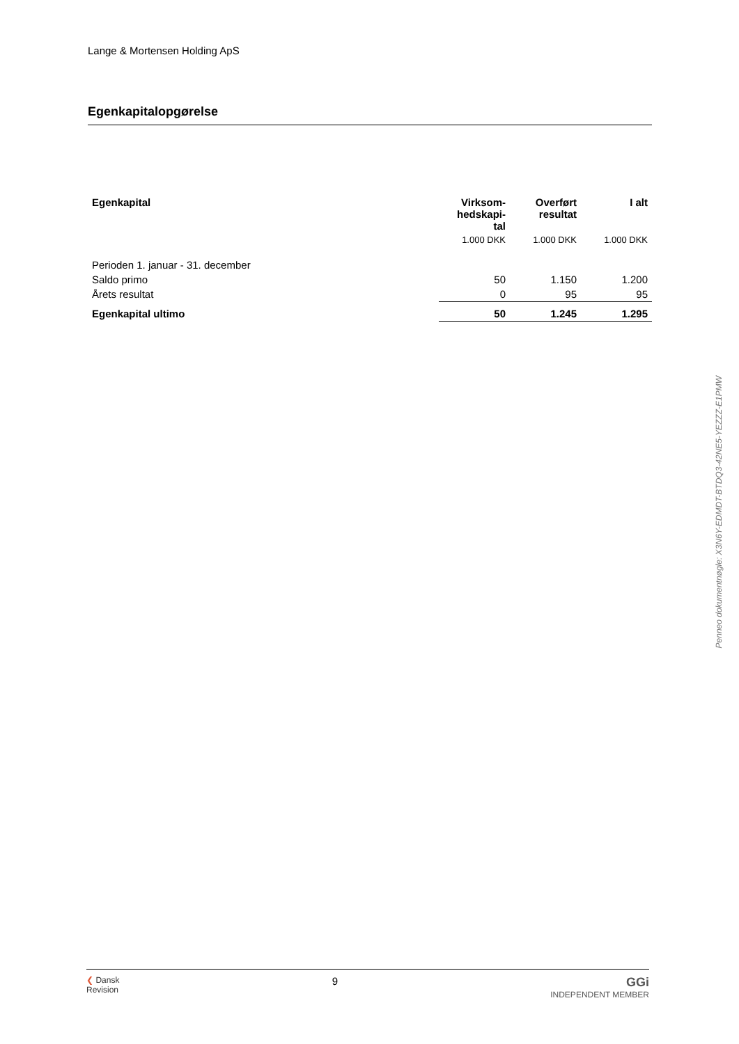Lange & Mortensen Holding ApS
Egenkapitalopgørelse
| Egenkapital | Virksom- hedskapi- tal | Overført resultat | I alt |
| --- | --- | --- | --- |
| | 1.000 DKK | 1.000 DKK | 1.000 DKK |
| Perioden 1. januar - 31. december | | | |
| Saldo primo | 50 | 1.150 | 1.200 |
| Årets resultat | 0 | 95 | 95 |
| Egenkapital ultimo | 50 | 1.245 | 1.295 |
Penneo dokumentnøgle: X3N6Y-EDMDT-BTDQ3-42NE5-YEZZZ-E1PMW
❮ Dansk
Revision 9 GGi
INDEPENDENT MEMBER